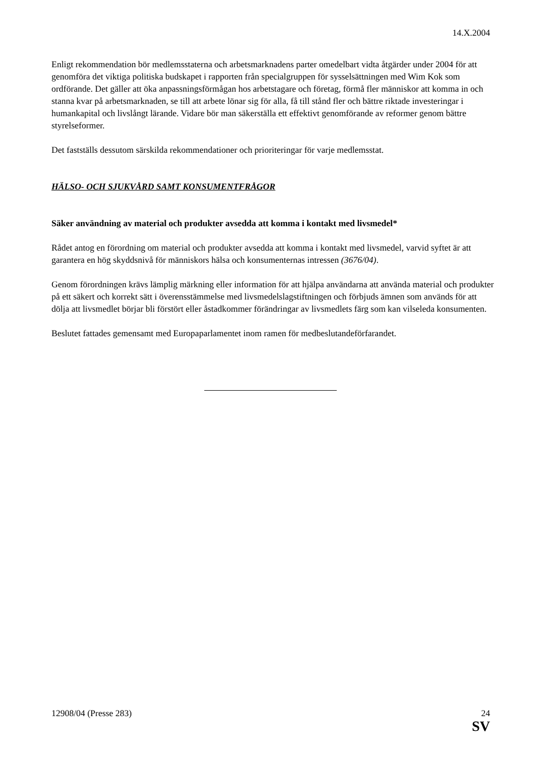14.X.2004
Enligt rekommendation bör medlemsstaterna och arbetsmarknadens parter omedelbart vidta åtgärder under 2004 för att genomföra det viktiga politiska budskapet i rapporten från specialgruppen för sysselsättningen med Wim Kok som ordförande. Det gäller att öka anpassningsförmågan hos arbetstagare och företag, förmå fler människor att komma in och stanna kvar på arbetsmarknaden, se till att arbete lönar sig för alla, få till stånd fler och bättre riktade investeringar i humankapital och livslångt lärande. Vidare bör man säkerställa ett effektivt genomförande av reformer genom bättre styrelseformer.
Det fastställs dessutom särskilda rekommendationer och prioriteringar för varje medlemsstat.
HÄLSO- OCH SJUKVÅRD SAMT KONSUMENTFRÅGOR
Säker användning av material och produkter avsedda att komma i kontakt med livsmedel*
Rådet antog en förordning om material och produkter avsedda att komma i kontakt med livsmedel, varvid syftet är att garantera en hög skyddsnivå för människors hälsa och konsumenternas intressen (3676/04).
Genom förordningen krävs lämplig märkning eller information för att hjälpa användarna att använda material och produkter på ett säkert och korrekt sätt i överensstämmelse med livsmedelslagstiftningen och förbjuds ämnen som används för att dölja att livsmedlet börjar bli förstört eller åstadkommer förändringar av livsmedlets färg som kan vilseleda konsumenten.
Beslutet fattades gemensamt med Europaparlamentet inom ramen för medbeslutandeförfarandet.
12908/04 (Presse 283) 24
SV